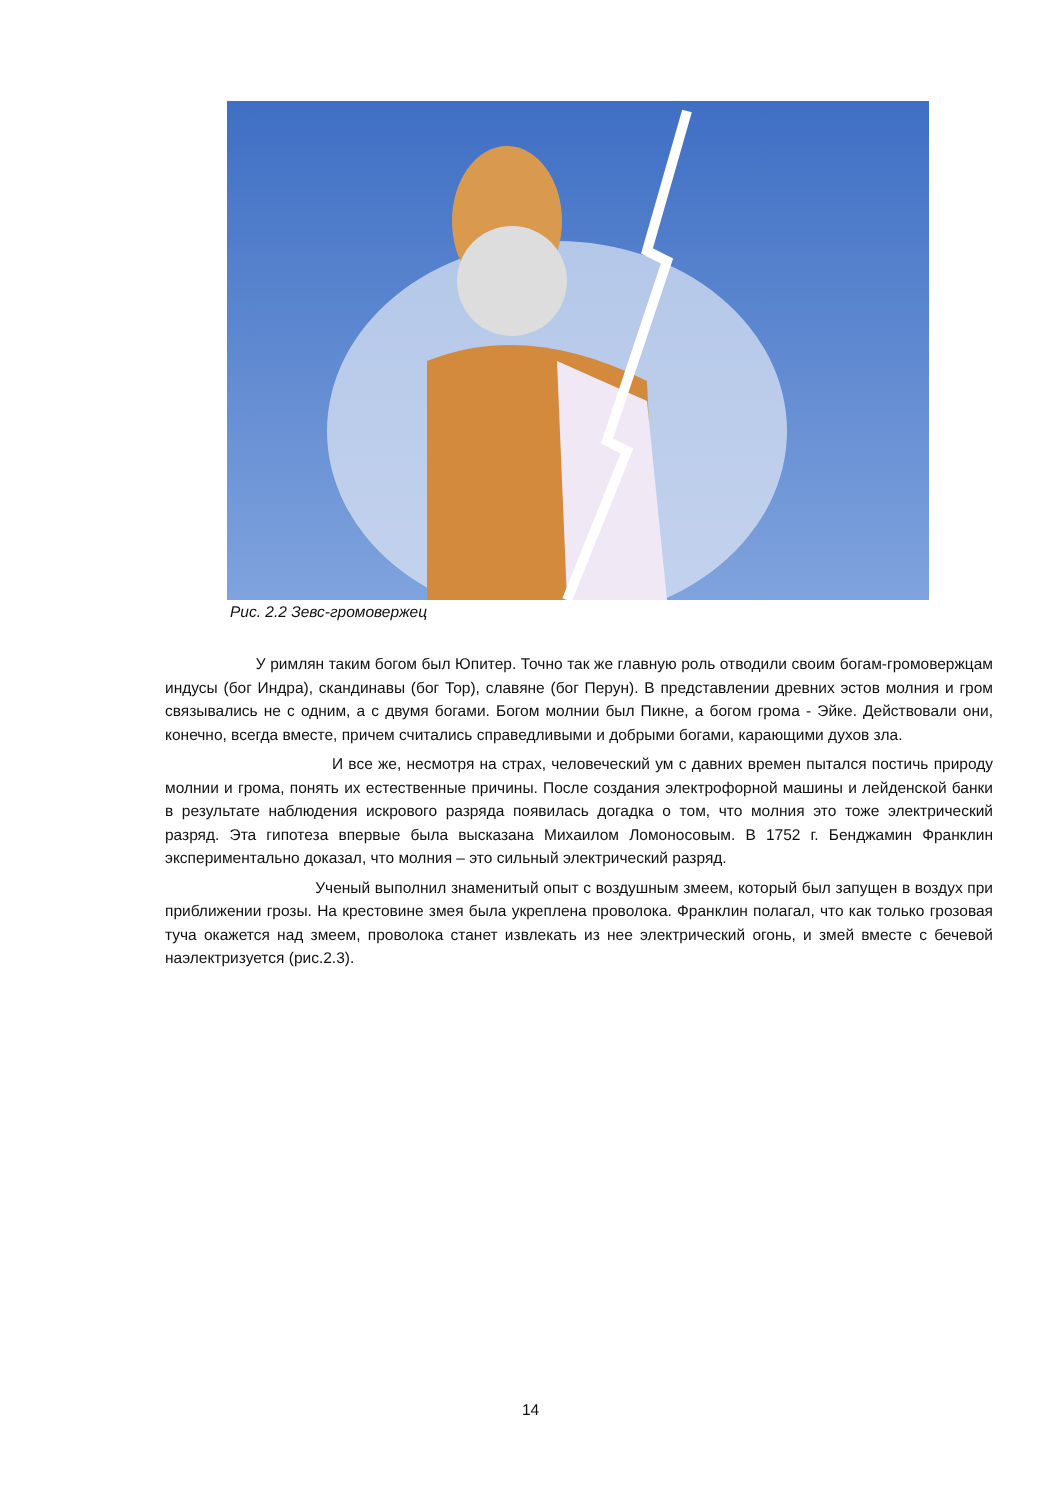Рис. 2.2 Зевс-громовержец
У римлян таким богом был Юпитер. Точно так же главную роль отводили своим богам-громовержцам индусы (бог Индра), скандинавы (бог Тор), славяне (бог Перун). В представлении древних эстов молния и гром связывались не с одним, а с двумя богами. Богом молнии был Пикне, а богом грома - Эйке. Действовали они, конечно, всегда вместе, причем считались справедливыми и добрыми богами, карающими духов зла.
И все же, несмотря на страх, человеческий ум с давних времен пытался постичь природу молнии и грома, понять их естественные причины. После создания электрофорной машины и лейденской банки в результате наблюдения искрового разряда появилась догадка о том, что молния это тоже электрический разряд. Эта гипотеза впервые была высказана Михаилом Ломоносовым. В 1752 г. Бенджамин Франклин экспериментально доказал, что молния – это сильный электрический разряд.
Ученый выполнил знаменитый опыт с воздушным змеем, который был запущен в воздух при приближении грозы. На крестовине змея была укреплена проволока. Франклин полагал, что как только грозовая туча окажется над змеем, проволока станет извлекать из нее электрический огонь, и змей вместе с бечевой наэлектризуется (рис.2.3).
14